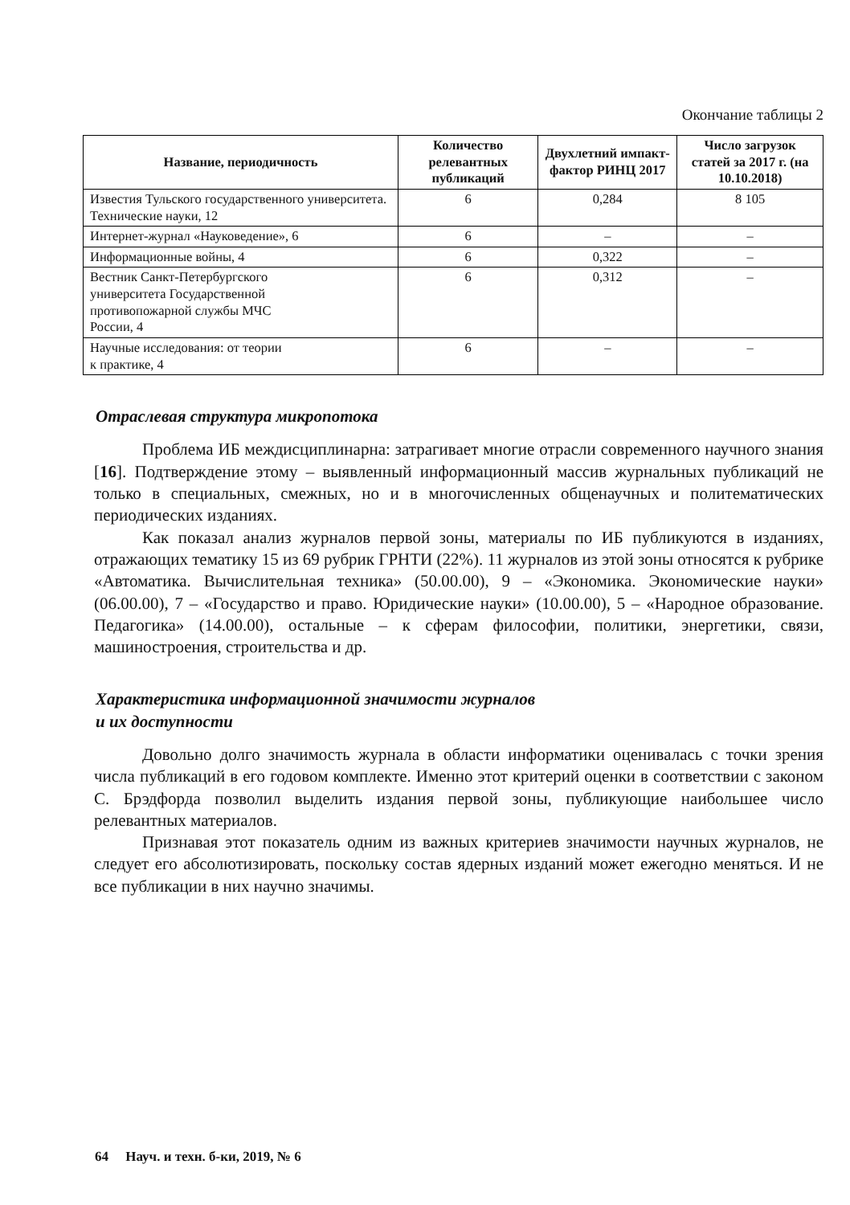Окончание таблицы 2
| Название, периодичность | Количество релевантных публикаций | Двухлетний импакт-фактор РИНЦ 2017 | Число загрузок статей за 2017 г. (на 10.10.2018) |
| --- | --- | --- | --- |
| Известия Тульского государственного университета. Технические науки, 12 | 6 | 0,284 | 8 105 |
| Интернет-журнал «Науковедение», 6 | 6 | – | – |
| Информационные войны, 4 | 6 | 0,322 | – |
| Вестник Санкт-Петербургского университета Государственной противопожарной службы МЧС России, 4 | 6 | 0,312 | – |
| Научные исследования: от теории к практике, 4 | 6 | – | – |
Отраслевая структура микропотока
Проблема ИБ междисциплинарна: затрагивает многие отрасли современного научного знания [16]. Подтверждение этому – выявленный информационный массив журнальных публикаций не только в специальных, смежных, но и в многочисленных общенаучных и политематических периодических изданиях.
Как показал анализ журналов первой зоны, материалы по ИБ публикуются в изданиях, отражающих тематику 15 из 69 рубрик ГРНТИ (22%). 11 журналов из этой зоны относятся к рубрике «Автоматика. Вычислительная техника» (50.00.00), 9 – «Экономика. Экономические науки» (06.00.00), 7 – «Государство и право. Юридические науки» (10.00.00), 5 – «Народное образование. Педагогика» (14.00.00), остальные – к сферам философии, политики, энергетики, связи, машиностроения, строительства и др.
Характеристика информационной значимости журналов
и их доступности
Довольно долго значимость журнала в области информатики оценивалась с точки зрения числа публикаций в его годовом комплекте. Именно этот критерий оценки в соответствии с законом С. Брэдфорда позволил выделить издания первой зоны, публикующие наибольшее число релевантных материалов.
Признавая этот показатель одним из важных критериев значимости научных журналов, не следует его абсолютизировать, поскольку состав ядерных изданий может ежегодно меняться. И не все публикации в них научно значимы.
64 Науч. и техн. б-ки, 2019, № 6